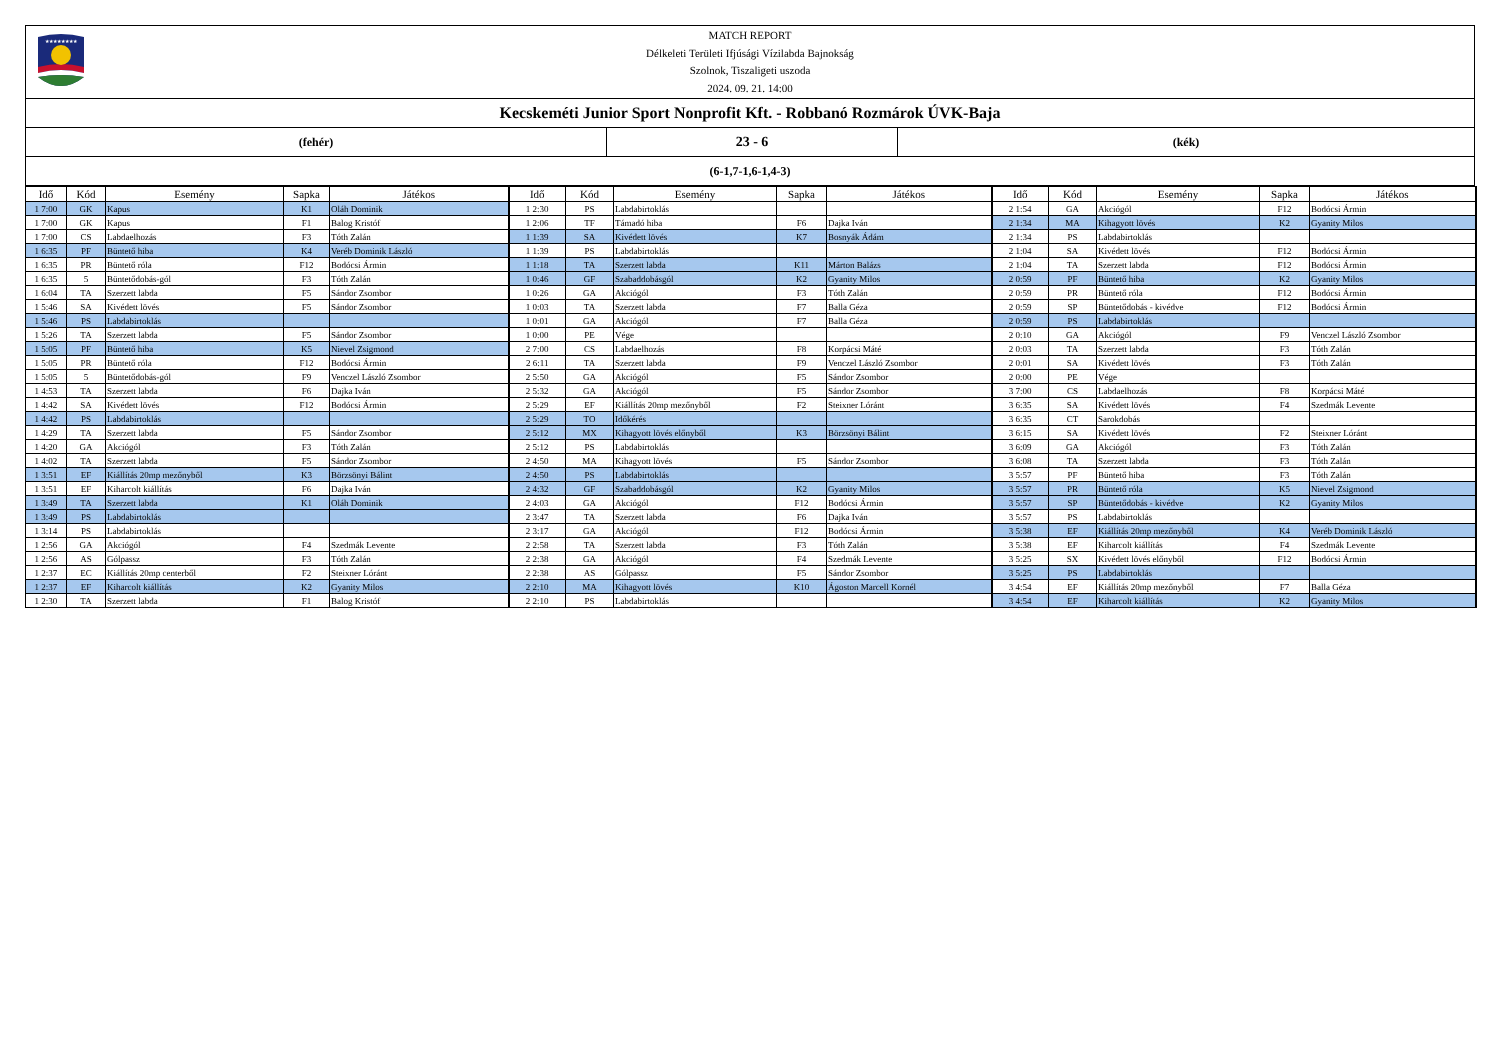★★★★★★★★
MATCH REPORT
Délkeleti Területi Ifjúsági Vízilabda Bajnokság
Szolnok, Tiszaligeti uszoda
2024. 09. 21. 14:00
Kecskeméti Junior Sport Nonprofit Kft. - Robbanó Rozmárok ÚVK-Baja
(fehér)
23 - 6
(kék)
(6-1,7-1,6-1,4-3)
| Idő | Kód | Esemény | Sapka | Játékos | Idő | Kód | Esemény | Sapka | Játékos | Idő | Kód | Esemény | Sapka | Játékos |
| --- | --- | --- | --- | --- | --- | --- | --- | --- | --- | --- | --- | --- | --- | --- |
| 1 7:00 | GK | Kapus | K1 | Oláh Dominik | 1 2:30 | PS | Labdabirtoklás | | | 2 1:54 | GA | Akciógól | F12 | Bodócsi Ármin |
| 1 7:00 | GK | Kapus | F1 | Balog Kristóf | 1 2:06 | TF | Támadó hiba | F6 | Dajka Iván | 2 1:34 | MA | Kihagyott lövés | K2 | Gyanity Milos |
| 1 7:00 | CS | Labdaelhozás | F3 | Tóth Zalán | 1 1:39 | SA | Kivédett lövés | K7 | Bosnyák Ádám | 2 1:34 | PS | Labdabirtoklás | | |
| 1 6:35 | PF | Büntető hiba | K4 | Veréb Dominik László | 1 1:39 | PS | Labdabirtoklás | | | 2 1:04 | SA | Kivédett lövés | F12 | Bodócsi Ármin |
| 1 6:35 | PR | Büntető róla | F12 | Bodócsi Ármin | 1 1:18 | TA | Szerzett labda | K11 | Márton Balázs | 2 1:04 | TA | Szerzett labda | F12 | Bodócsi Ármin |
| 1 6:35 | 5 | Büntetődobás-gól | F3 | Tóth Zalán | 1 0:46 | GF | Szabaddobásgól | K2 | Gyanity Milos | 2 0:59 | PF | Büntető hiba | K2 | Gyanity Milos |
| 1 6:04 | TA | Szerzett labda | F5 | Sándor Zsombor | 1 0:26 | GA | Akciógól | F3 | Tóth Zalán | 2 0:59 | PR | Büntető róla | F12 | Bodócsi Ármin |
| 1 5:46 | SA | Kivédett lövés | F5 | Sándor Zsombor | 1 0:03 | TA | Szerzett labda | F7 | Balla Géza | 2 0:59 | SP | Büntetődobás - kivédve | F12 | Bodócsi Ármin |
| 1 5:46 | PS | Labdabirtoklás | | | 1 0:01 | GA | Akciógól | F7 | Balla Géza | 2 0:59 | PS | Labdabirtoklás | | |
| 1 5:26 | TA | Szerzett labda | F5 | Sándor Zsombor | 1 0:00 | PE | Vége | | | 2 0:10 | GA | Akciógól | F9 | Venczel László Zsombor |
| 1 5:05 | PF | Büntető hiba | K5 | Nievel Zsigmond | 2 7:00 | CS | Labdaelhozás | F8 | Korpácsi Máté | 2 0:03 | TA | Szerzett labda | F3 | Tóth Zalán |
| 1 5:05 | PR | Büntető róla | F12 | Bodócsi Ármin | 2 6:11 | TA | Szerzett labda | F9 | Venczel László Zsombor | 2 0:01 | SA | Kivédett lövés | F3 | Tóth Zalán |
| 1 5:05 | 5 | Büntetődobás-gól | F9 | Venczel László Zsombor | 2 5:50 | GA | Akciógól | F5 | Sándor Zsombor | 2 0:00 | PE | Vége | | |
| 1 4:53 | TA | Szerzett labda | F6 | Dajka Iván | 2 5:32 | GA | Akciógól | F5 | Sándor Zsombor | 3 7:00 | CS | Labdaelhozás | F8 | Korpácsi Máté |
| 1 4:42 | SA | Kivédett lövés | F12 | Bodócsi Ármin | 2 5:29 | EF | Kiállítás 20mp mezőnyből | F2 | Steixner Lóránt | 3 6:35 | SA | Kivédett lövés | F4 | Szedmák Levente |
| 1 4:42 | PS | Labdabirtoklás | | | 2 5:29 | TO | Időkérés | | | 3 6:35 | CT | Sarokdobás | | |
| 1 4:29 | TA | Szerzett labda | F5 | Sándor Zsombor | 2 5:12 | MX | Kihagyott lövés előnyből | K3 | Börzsönyi Bálint | 3 6:15 | SA | Kivédett lövés | F2 | Steixner Lóránt |
| 1 4:20 | GA | Akciógól | F3 | Tóth Zalán | 2 5:12 | PS | Labdabirtoklás | | | 3 6:09 | GA | Akciógól | F3 | Tóth Zalán |
| 1 4:02 | TA | Szerzett labda | F5 | Sándor Zsombor | 2 4:50 | MA | Kihagyott lövés | F5 | Sándor Zsombor | 3 6:08 | TA | Szerzett labda | F3 | Tóth Zalán |
| 1 3:51 | EF | Kiállítás 20mp mezőnyből | K3 | Börzsönyi Bálint | 2 4:50 | PS | Labdabirtoklás | | | 3 5:57 | PF | Büntető hiba | F3 | Tóth Zalán |
| 1 3:51 | EF | Kiharcolt kiállítás | F6 | Dajka Iván | 2 4:32 | GF | Szabaddobásgól | K2 | Gyanity Milos | 3 5:57 | PR | Büntető róla | K5 | Nievel Zsigmond |
| 1 3:49 | TA | Szerzett labda | K1 | Oláh Dominik | 2 4:03 | GA | Akciógól | F12 | Bodócsi Ármin | 3 5:57 | SP | Büntetődobás - kivédve | K2 | Gyanity Milos |
| 1 3:49 | PS | Labdabirtoklás | | | 2 3:47 | TA | Szerzett labda | F6 | Dajka Iván | 3 5:57 | PS | Labdabirtoklás | | |
| 1 3:14 | PS | Labdabirtoklás | | | 2 3:17 | GA | Akciógól | F12 | Bodócsi Ármin | 3 5:38 | EF | Kiállítás 20mp mezőnyből | K4 | Veréb Dominik László |
| 1 2:56 | GA | Akciógól | F4 | Szedmák Levente | 2 2:58 | TA | Szerzett labda | F3 | Tóth Zalán | 3 5:38 | EF | Kiharcolt kiállítás | F4 | Szedmák Levente |
| 1 2:56 | AS | Gólpassz | F3 | Tóth Zalán | 2 2:38 | GA | Akciógól | F4 | Szedmák Levente | 3 5:25 | SX | Kivédett lövés előnyből | F12 | Bodócsi Ármin |
| 1 2:37 | EC | Kiállítás 20mp centerből | F2 | Steixner Lóránt | 2 2:38 | AS | Gólpassz | F5 | Sándor Zsombor | 3 5:25 | PS | Labdabirtoklás | | |
| 1 2:37 | EF | Kiharcolt kiállítás | K2 | Gyanity Milos | 2 2:10 | MA | Kihagyott lövés | K10 | Ágoston Marcell Kornél | 3 4:54 | EF | Kiállítás 20mp mezőnyből | F7 | Balla Géza |
| 1 2:30 | TA | Szerzett labda | F1 | Balog Kristóf | 2 2:10 | PS | Labdabirtoklás | | | 3 4:54 | EF | Kiharcolt kiállítás | K2 | Gyanity Milos |